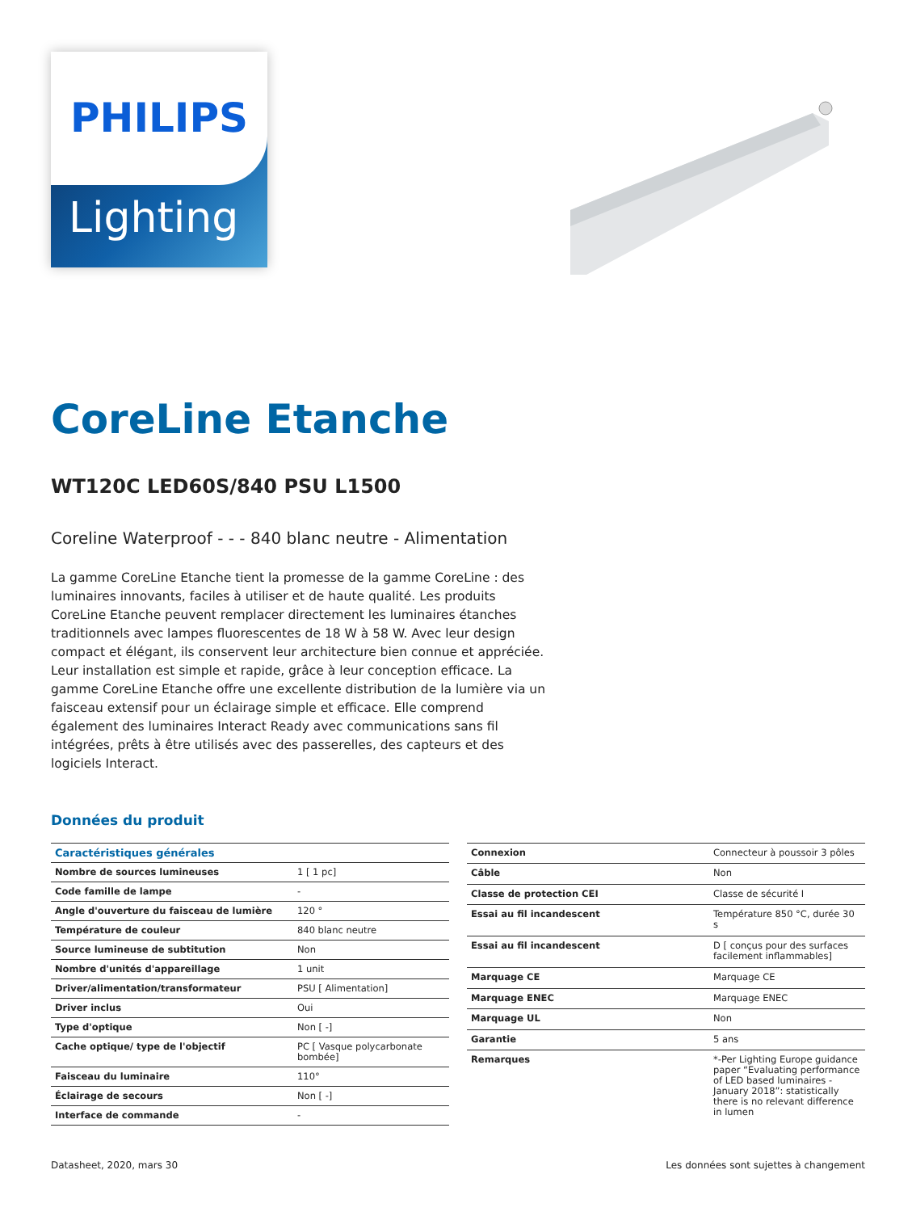PHILIPS
Lighting
CoreLine Etanche
WT120C LED60S/840 PSU L1500
Coreline Waterproof - - - 840 blanc neutre - Alimentation
La gamme CoreLine Etanche tient la promesse de la gamme CoreLine : des luminaires innovants, faciles à utiliser et de haute qualité. Les produits CoreLine Etanche peuvent remplacer directement les luminaires étanches traditionnels avec lampes fluorescentes de 18 W à 58 W. Avec leur design compact et élégant, ils conservent leur architecture bien connue et appréciée. Leur installation est simple et rapide, grâce à leur conception efficace. La gamme CoreLine Etanche offre une excellente distribution de la lumière via un faisceau extensif pour un éclairage simple et efficace. Elle comprend également des luminaires Interact Ready avec communications sans fil intégrées, prêts à être utilisés avec des passerelles, des capteurs et des logiciels Interact.
Données du produit
| Caractéristiques générales | |
| --- | --- |
| Nombre de sources lumineuses | 1 [ 1 pc] |
| Code famille de lampe | - |
| Angle d'ouverture du faisceau de lumière | 120 ° |
| Température de couleur | 840 blanc neutre |
| Source lumineuse de subtitution | Non |
| Nombre d'unités d'appareillage | 1 unit |
| Driver/alimentation/transformateur | PSU [ Alimentation] |
| Driver inclus | Oui |
| Type d'optique | Non [ -] |
| Cache optique/ type de l'objectif | PC [ Vasque polycarbonate bombée] |
| Faisceau du luminaire | 110° |
| Éclairage de secours | Non [ -] |
| Interface de commande | - |
| Connexion | Connecteur à poussoir 3 pôles |
| Câble | Non |
| Classe de protection CEI | Classe de sécurité I |
| Essai au fil incandescent | Température 850 °C, durée 30 s |
| Essai au fil incandescent | D [ conçus pour des surfaces facilement inflammables] |
| Marquage CE | Marquage CE |
| Marquage ENEC | Marquage ENEC |
| Marquage UL | Non |
| Garantie | 5 ans |
| Remarques | *-Per Lighting Europe guidance paper “Evaluating performance of LED based luminaires - January 2018”: statistically there is no relevant difference in lumen |
Datasheet, 2020, mars 30 Les données sont sujettes à changement